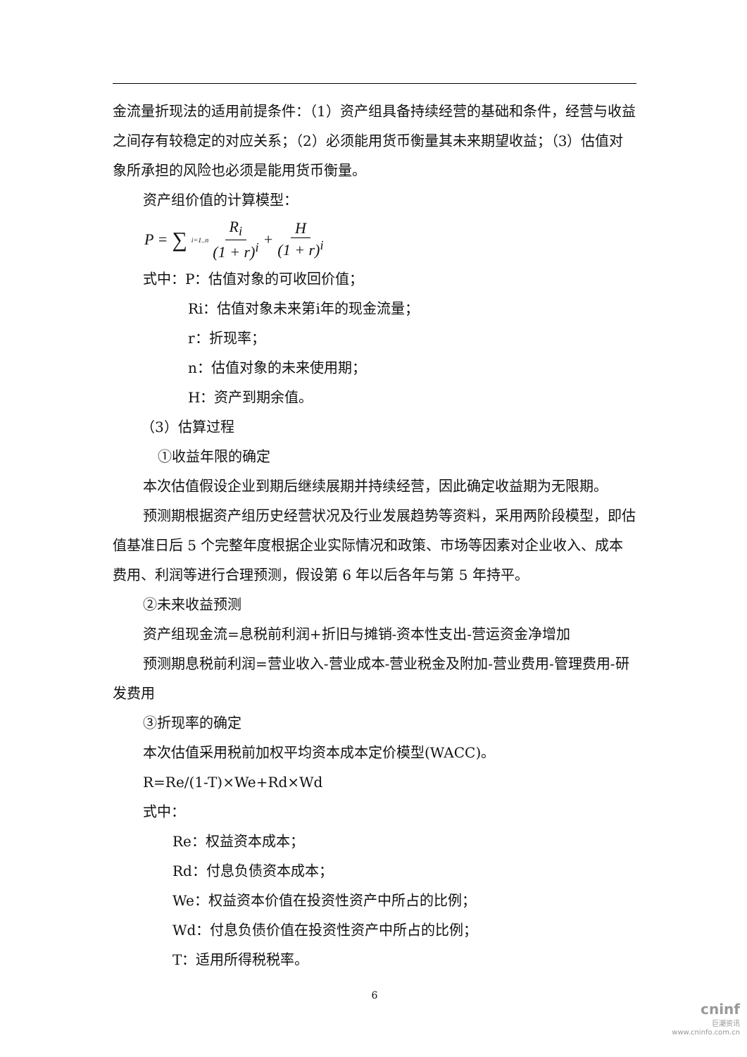金流量折现法的适用前提条件：（1）资产组具备持续经营的基础和条件，经营与收益之间存有较稳定的对应关系；（2）必须能用货币衡量其未来期望收益；（3）估值对象所承担的风险也必须是能用货币衡量。
资产组价值的计算模型：
P = ∑ i=1..n R<sub>i</sub> (1 + r)<sup>i</sup> + H (1 + r)<sup>i</sup>
式中：P：估值对象的可收回价值；
Ri：估值对象未来第i年的现金流量；
r：折现率；
n：估值对象的未来使用期；
H：资产到期余值。
（3）估算过程
①收益年限的确定
本次估值假设企业到期后继续展期并持续经营，因此确定收益期为无限期。
预测期根据资产组历史经营状况及行业发展趋势等资料，采用两阶段模型，即估值基准日后 5 个完整年度根据企业实际情况和政策、市场等因素对企业收入、成本费用、利润等进行合理预测，假设第 6 年以后各年与第 5 年持平。
②未来收益预测
资产组现金流=息税前利润+折旧与摊销-资本性支出-营运资金净增加
预测期息税前利润=营业收入-营业成本-营业税金及附加-营业费用-管理费用-研发费用
③折现率的确定
本次估值采用税前加权平均资本成本定价模型(WACC)。
R=Re/(1-T)×We+Rd×Wd
式中：
Re：权益资本成本；
Rd：付息负债资本成本；
We：权益资本价值在投资性资产中所占的比例；
Wd：付息负债价值在投资性资产中所占的比例；
T：适用所得税税率。
6
cninf
巨潮资讯
www.cninfo.com.cn